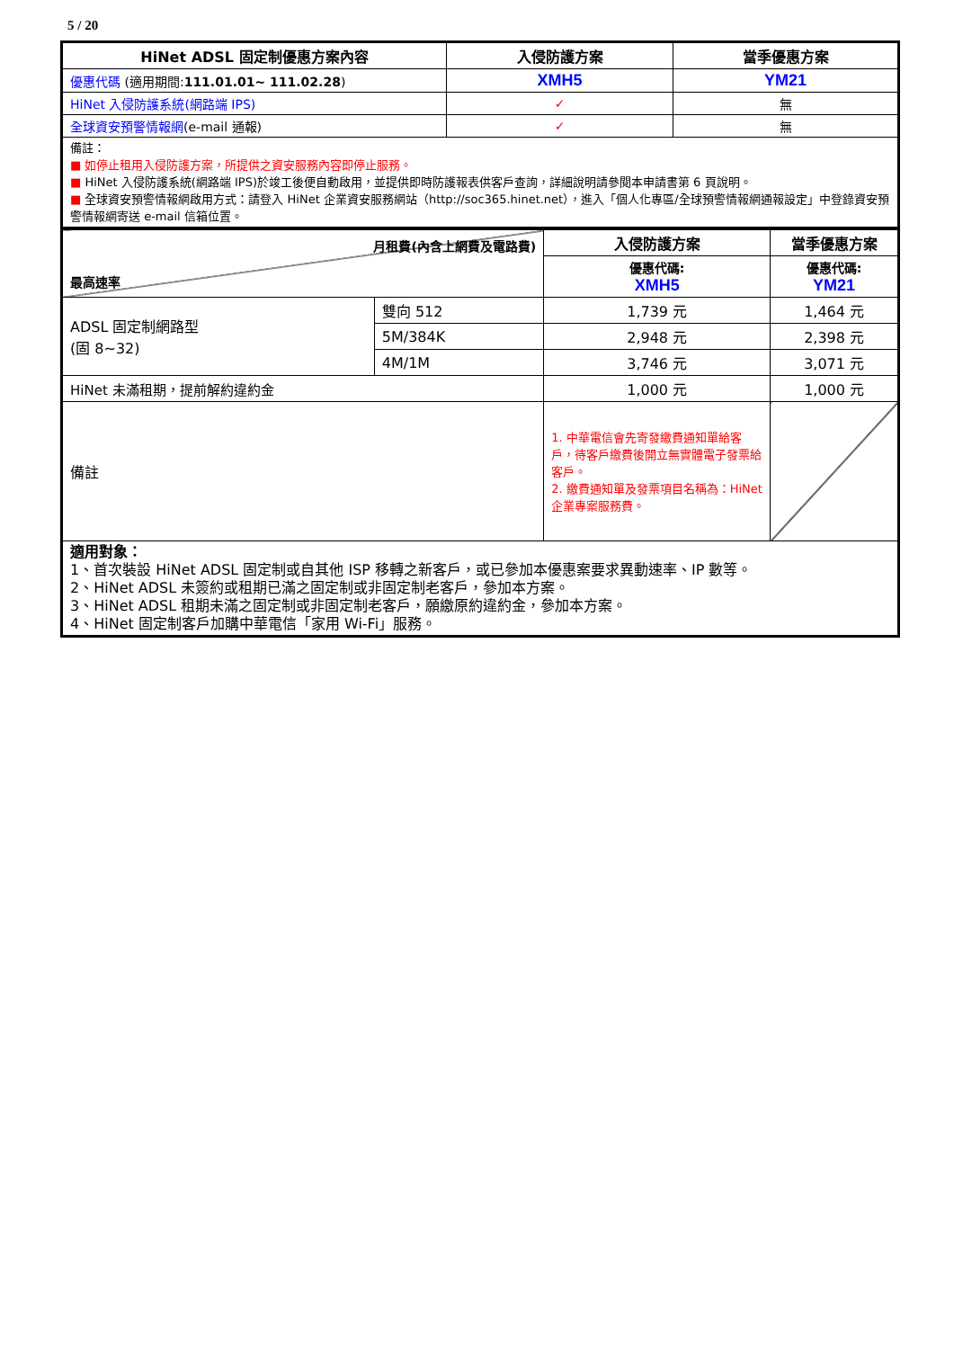5 / 20
| HiNet ADSL 固定制優惠方案內容 | 入侵防護方案 | 當季優惠方案 |
| --- | --- | --- |
| 優惠代碼 (適用期間: 111.01.01~ 111.02.28 ) | XMH5 | YM21 |
| HiNet 入侵防護系統(網路端 IPS) | ✓ | 無 |
| 全球資安預警情報網 (e-mail 通報) | ✓ | 無 |
| 備註： ■ 如停止租用入侵防護方案，所提供之資安服務內容即停止服務。 ■ HiNet 入侵防護系統(網路端 IPS)於竣工後便自動啟用，並提供即時防護報表供客戶查詢，詳細說明請參閱本申請書第 6 頁說明。 ■ 全球資安預警情報網啟用方式：請登入 HiNet 企業資安服務網站（http://soc365.hinet.net），進入「個人化專區/全球預警情報網通報設定」中登錄資安預警情報網寄送 e-mail 信箱位置。 | | |
| 月租費(內含上網費及電路費) 最高速率 | | 入侵防護方案 | 當季優惠方案 |
| | | 優惠代碼: XMH5 | 優惠代碼: YM21 |
| ADSL 固定制網路型 (固 8~32) | 雙向 512 | 1,739 元 | 1,464 元 |
| | 5M/384K | 2,948 元 | 2,398 元 |
| | 4M/1M | 3,746 元 | 3,071 元 |
| HiNet 未滿租期，提前解約違約金 | | 1,000 元 | 1,000 元 |
| 備註 | | 1. 中華電信會先寄發繳費通知單給客戶，待客戶繳費後開立無實體電子發票給客戶。 2. 繳費通知單及發票項目名稱為：HiNet 企業專案服務費。 | |
| 適用對象： 1、首次裝設 HiNet ADSL 固定制或自其他 ISP 移轉之新客戶，或已參加本優惠案要求異動速率、IP 數等。 2、HiNet ADSL 未簽約或租期已滿之固定制或非固定制老客戶，參加本方案。 3、HiNet ADSL 租期未滿之固定制或非固定制老客戶，願繳原約違約金，參加本方案。 4、HiNet 固定制客戶加購中華電信「家用 Wi-Fi」服務。 | | | |